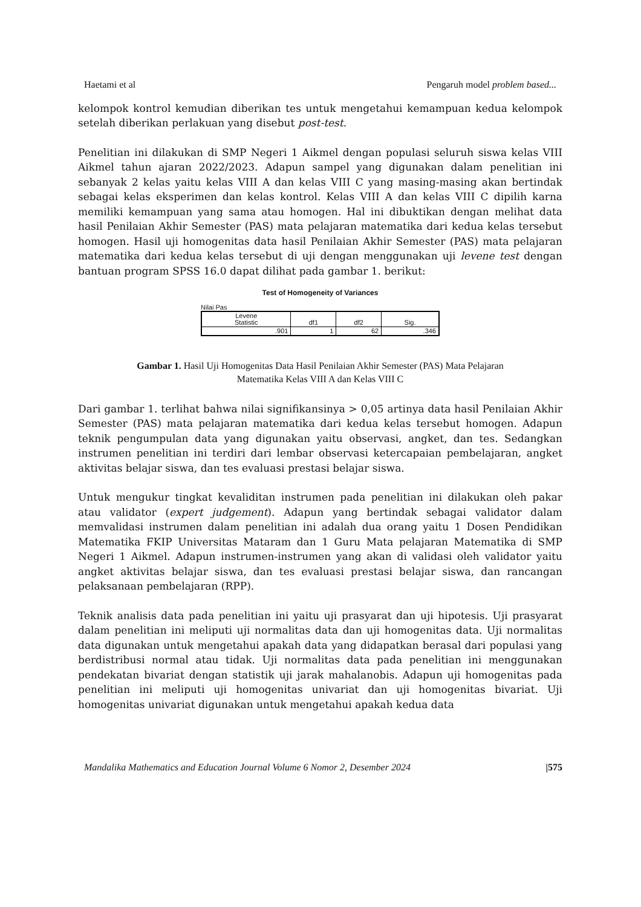Haetami et al Pengaruh model problem based...
kelompok kontrol kemudian diberikan tes untuk mengetahui kemampuan kedua kelompok setelah diberikan perlakuan yang disebut post-test.
Penelitian ini dilakukan di SMP Negeri 1 Aikmel dengan populasi seluruh siswa kelas VIII Aikmel tahun ajaran 2022/2023. Adapun sampel yang digunakan dalam penelitian ini sebanyak 2 kelas yaitu kelas VIII A dan kelas VIII C yang masing-masing akan bertindak sebagai kelas eksperimen dan kelas kontrol. Kelas VIII A dan kelas VIII C dipilih karna memiliki kemampuan yang sama atau homogen. Hal ini dibuktikan dengan melihat data hasil Penilaian Akhir Semester (PAS) mata pelajaran matematika dari kedua kelas tersebut homogen. Hasil uji homogenitas data hasil Penilaian Akhir Semester (PAS) mata pelajaran matematika dari kedua kelas tersebut di uji dengan menggunakan uji levene test dengan bantuan program SPSS 16.0 dapat dilihat pada gambar 1. berikut:
Test of Homogeneity of Variances
Nilai Pas
| Levene Statistic | df1 | df2 | Sig. |
| --- | --- | --- | --- |
| .901 | 1 | 62 | .346 |
Gambar 1. Hasil Uji Homogenitas Data Hasil Penilaian Akhir Semester (PAS) Mata Pelajaran
Matematika Kelas VIII A dan Kelas VIII C
Dari gambar 1. terlihat bahwa nilai signifikansinya > 0,05 artinya data hasil Penilaian Akhir Semester (PAS) mata pelajaran matematika dari kedua kelas tersebut homogen. Adapun teknik pengumpulan data yang digunakan yaitu observasi, angket, dan tes. Sedangkan instrumen penelitian ini terdiri dari lembar observasi ketercapaian pembelajaran, angket aktivitas belajar siswa, dan tes evaluasi prestasi belajar siswa.
Untuk mengukur tingkat kevaliditan instrumen pada penelitian ini dilakukan oleh pakar atau validator (expert judgement). Adapun yang bertindak sebagai validator dalam memvalidasi instrumen dalam penelitian ini adalah dua orang yaitu 1 Dosen Pendidikan Matematika FKIP Universitas Mataram dan 1 Guru Mata pelajaran Matematika di SMP Negeri 1 Aikmel. Adapun instrumen-instrumen yang akan di validasi oleh validator yaitu angket aktivitas belajar siswa, dan tes evaluasi prestasi belajar siswa, dan rancangan pelaksanaan pembelajaran (RPP).
Teknik analisis data pada penelitian ini yaitu uji prasyarat dan uji hipotesis. Uji prasyarat dalam penelitian ini meliputi uji normalitas data dan uji homogenitas data. Uji normalitas data digunakan untuk mengetahui apakah data yang didapatkan berasal dari populasi yang berdistribusi normal atau tidak. Uji normalitas data pada penelitian ini menggunakan pendekatan bivariat dengan statistik uji jarak mahalanobis. Adapun uji homogenitas pada penelitian ini meliputi uji homogenitas univariat dan uji homogenitas bivariat. Uji homogenitas univariat digunakan untuk mengetahui apakah kedua data
Mandalika Mathematics and Education Journal Volume 6 Nomor 2, Desember 2024 |575